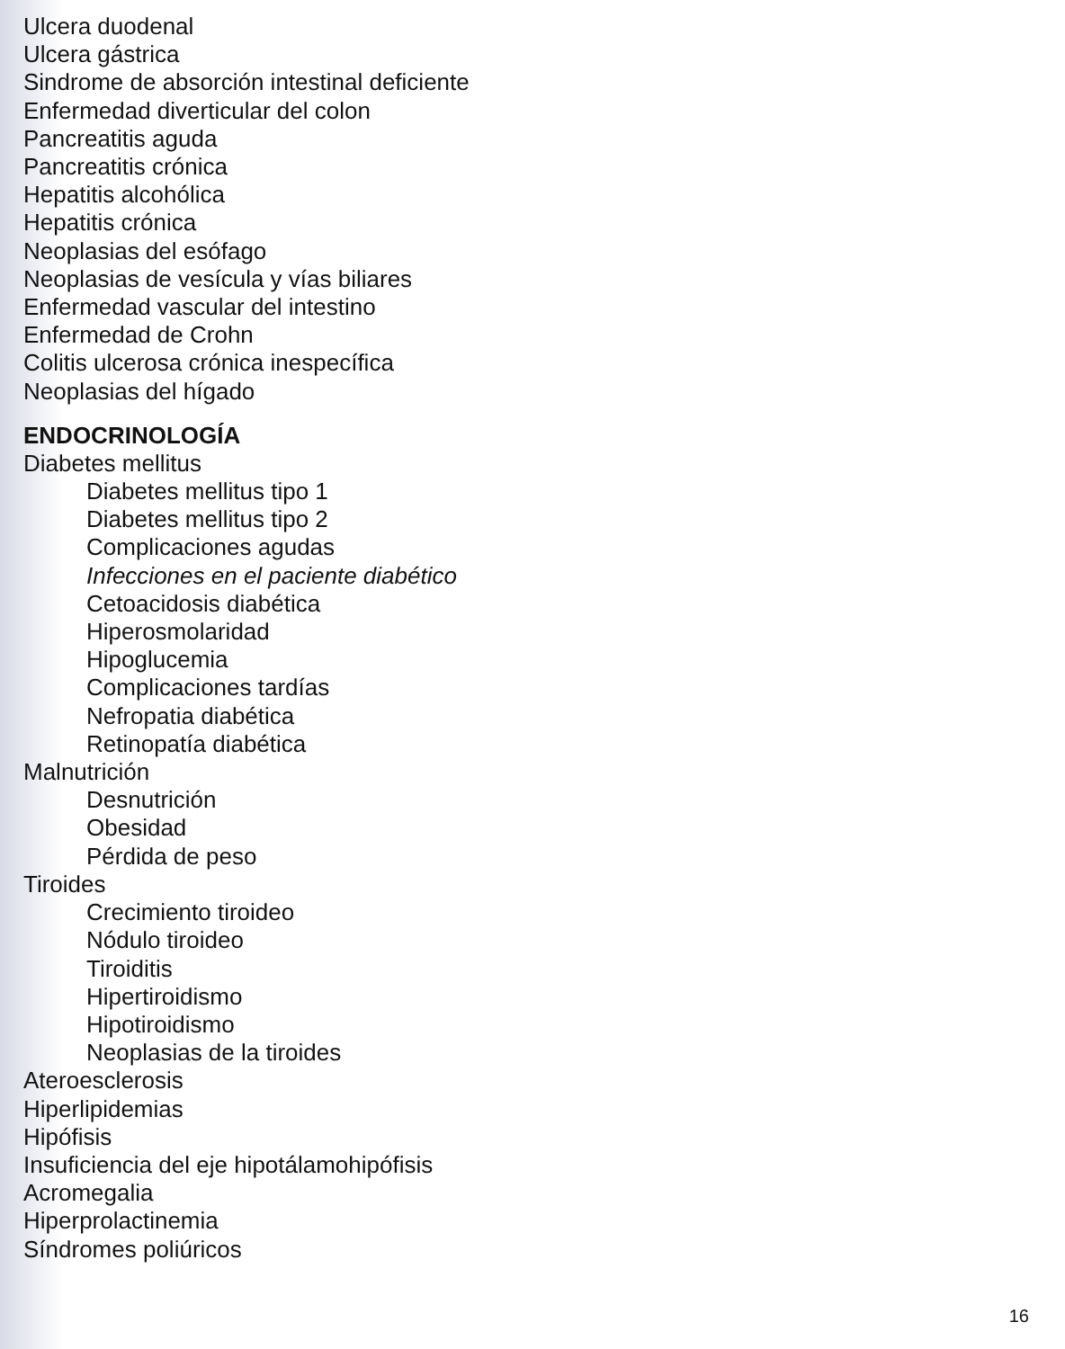Ulcera duodenal
Ulcera gástrica
Sindrome de absorción intestinal deficiente
Enfermedad diverticular del colon
Pancreatitis aguda
Pancreatitis crónica
Hepatitis alcohólica
Hepatitis crónica
Neoplasias del esófago
Neoplasias de vesícula y vías biliares
Enfermedad vascular del intestino
Enfermedad de Crohn
Colitis ulcerosa crónica inespecífica
Neoplasias del hígado
ENDOCRINOLOGÍA
Diabetes mellitus
Diabetes mellitus tipo 1
Diabetes mellitus tipo 2
Complicaciones agudas
Infecciones en el paciente diabético
Cetoacidosis diabética
Hiperosmolaridad
Hipoglucemia
Complicaciones tardías
Nefropatia diabética
Retinopatía diabética
Malnutrición
Desnutrición
Obesidad
Pérdida de peso
Tiroides
Crecimiento tiroideo
Nódulo tiroideo
Tiroiditis
Hipertiroidismo
Hipotiroidismo
Neoplasias de la tiroides
Ateroesclerosis
Hiperlipidemias
Hipófisis
Insuficiencia del eje hipotálamohipófisis
Acromegalia
Hiperprolactinemia
Síndromes poliúricos
16